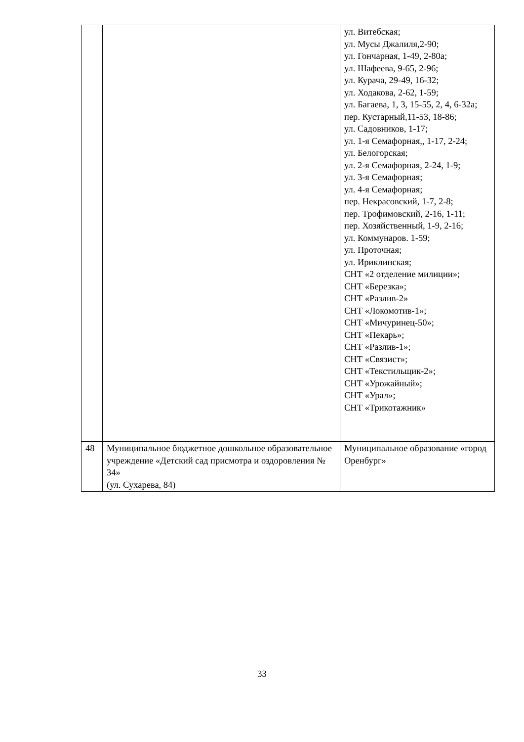| | | ул. Витебская; ул. Мусы Джалиля,2-90; ул. Гончарная, 1-49, 2-80а; ул. Шафеева, 9-65, 2-96; ул. Курача, 29-49, 16-32; ул. Ходакова, 2-62, 1-59; ул. Багаева, 1, 3, 15-55, 2, 4, 6-32а; пер. Кустарный,11-53, 18-86; ул. Садовников, 1-17; ул. 1-я Семафорная,, 1-17, 2-24; ул. Белогорская; ул. 2-я Семафорная, 2-24, 1-9; ул. 3-я Семафорная; ул. 4-я Семафорная; пер. Некрасовский, 1-7, 2-8; пер. Трофимовский, 2-16, 1-11; пер. Хозяйственный, 1-9, 2-16; ул. Коммунаров. 1-59; ул. Проточная; ул. Ириклинская; СНТ «2 отделение милиции»; СНТ «Березка»; СНТ «Разлив-2» СНТ «Локомотив-1»; СНТ «Мичуринец-50»; СНТ «Пекарь»; СНТ «Разлив-1»; СНТ «Связист»; СНТ «Текстильщик-2»; СНТ «Урожайный»; СНТ «Урал»; СНТ «Трикотажник» |
| 48 | Муниципальное бюджетное дошкольное образовательное учреждение «Детский сад присмотра и оздоровления № 34» (ул. Сухарева, 84) | Муниципальное образование «город Оренбург» |
33